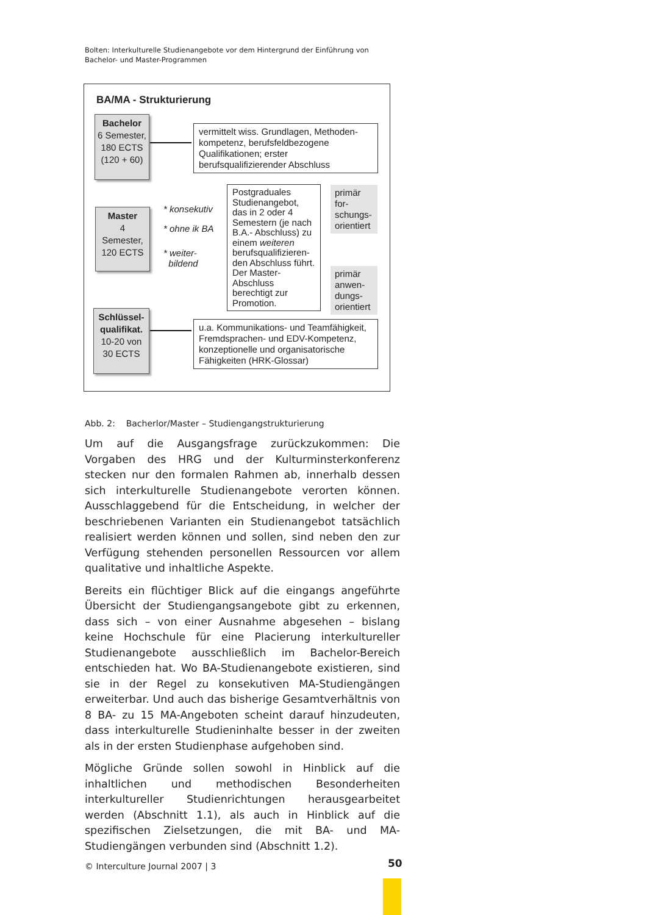Bolten: Interkulturelle Studienangebote vor dem Hintergrund der Einführung von Bachelor- und Master-Programmen
BA/MA - Strukturierung
Bachelor
6 Semester,
180 ECTS
(120 + 60)
vermittelt wiss. Grundlagen, Methoden-kompetenz, berufsfeldbezogene Qualifikationen; erster berufsqualifizierender Abschluss
Master
4
Semester,
120 ECTS
* konsekutiv
* ohne ik BA
* weiter-
bildend
Postgraduales Studienangebot, das in 2 oder 4 Semestern (je nach B.A.- Abschluss) zu einem weiteren berufsqualifizieren-den Abschluss führt. Der Master-Abschluss berechtigt zur Promotion.
primär for-schungs-orientiert
primär anwen-dungs-orientiert
Schlüssel-
qualifikat.
10-20 von
30 ECTS
u.a. Kommunikations- und Teamfähigkeit, Fremdsprachen- und EDV-Kompetenz, konzeptionelle und organisatorische Fähigkeiten (HRK-Glossar)
Abb. 2: Bacherlor/Master – Studiengangstrukturierung
Um auf die Ausgangsfrage zurückzukommen: Die Vorgaben des HRG und der Kulturminsterkonferenz stecken nur den formalen Rahmen ab, innerhalb dessen sich interkulturelle Studienangebote verorten können. Ausschlaggebend für die Entscheidung, in welcher der beschriebenen Varianten ein Studienangebot tatsächlich realisiert werden können und sollen, sind neben den zur Verfügung stehenden personellen Ressourcen vor allem qualitative und inhaltliche Aspekte.
Bereits ein flüchtiger Blick auf die eingangs angeführte Übersicht der Studiengangsangebote gibt zu erkennen, dass sich – von einer Ausnahme abgesehen – bislang keine Hochschule für eine Placierung interkultureller Studienangebote ausschließlich im Bachelor-Bereich entschieden hat. Wo BA-Studienangebote existieren, sind sie in der Regel zu konsekutiven MA-Studiengängen erweiterbar. Und auch das bisherige Gesamtverhältnis von 8 BA- zu 15 MA-Angeboten scheint darauf hinzudeuten, dass interkulturelle Studieninhalte besser in der zweiten als in der ersten Studienphase aufgehoben sind.
Mögliche Gründe sollen sowohl in Hinblick auf die inhaltlichen und methodischen Besonderheiten interkultureller Studienrichtungen herausgearbeitet werden (Abschnitt 1.1), als auch in Hinblick auf die spezifischen Zielsetzungen, die mit BA- und MA-Studiengängen verbunden sind (Abschnitt 1.2).
© Interculture Journal 2007 | 3
50